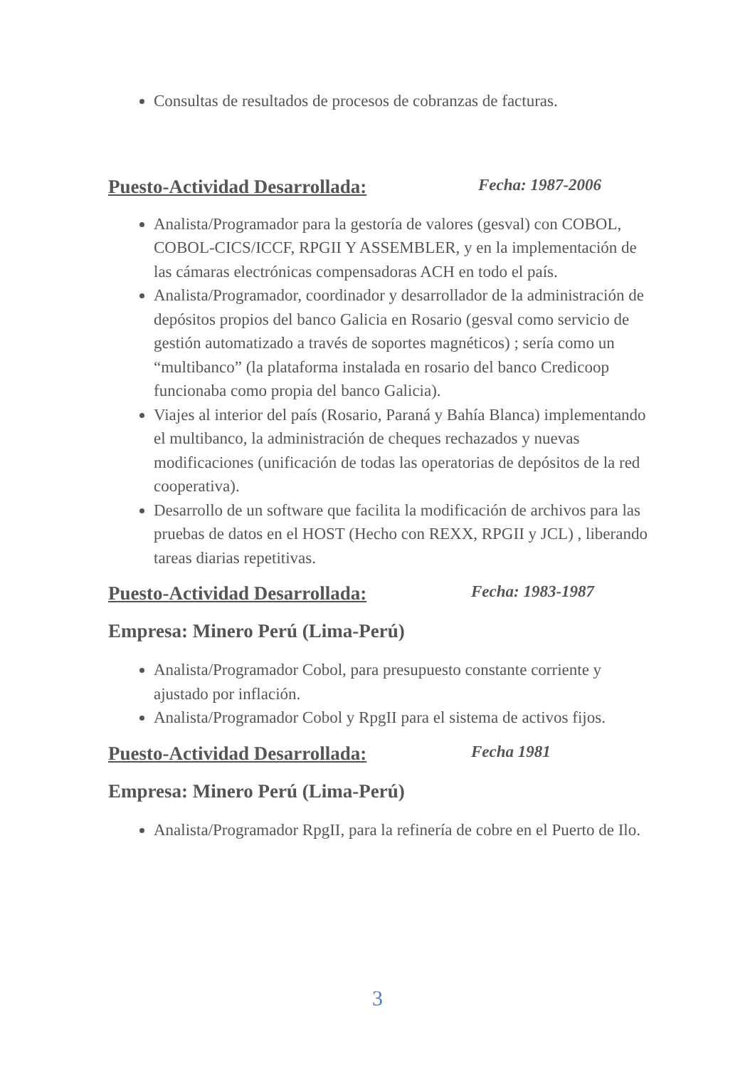Consultas de resultados de procesos de cobranzas de facturas.
Puesto-Actividad Desarrollada: Fecha: 1987-2006
Analista/Programador para la gestoría de valores (gesval) con COBOL, COBOL-CICS/ICCF, RPGII Y ASSEMBLER, y en la implementación de las cámaras electrónicas compensadoras ACH en todo el país.
Analista/Programador, coordinador y desarrollador de la administración de depósitos propios del banco Galicia en Rosario (gesval como servicio de gestión automatizado a través de soportes magnéticos) ; sería como un “multibanco” (la plataforma instalada en rosario del banco Credicoop funcionaba como propia del banco Galicia).
Viajes al interior del país (Rosario, Paraná y Bahía Blanca) implementando el multibanco, la administración de cheques rechazados y nuevas modificaciones (unificación de todas las operatorias de depósitos de la red cooperativa).
Desarrollo de un software que facilita la modificación de archivos para las pruebas de datos en el HOST (Hecho con REXX, RPGII y JCL) , liberando tareas diarias repetitivas.
Puesto-Actividad Desarrollada: Fecha: 1983-1987
Empresa: Minero Perú (Lima-Perú)
Analista/Programador Cobol, para presupuesto constante corriente y ajustado por inflación.
Analista/Programador Cobol y RpgII para el sistema de activos fijos.
Puesto-Actividad Desarrollada: Fecha 1981
Empresa: Minero Perú (Lima-Perú)
Analista/Programador RpgII, para la refinería de cobre en el Puerto de Ilo.
3